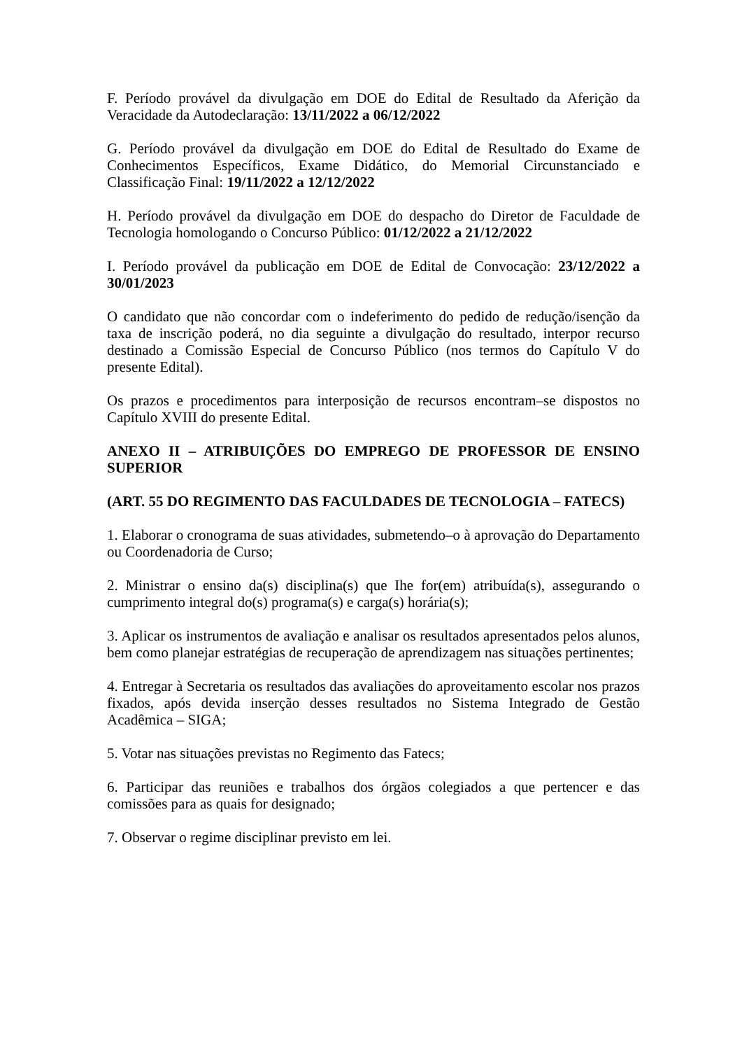F. Período provável da divulgação em DOE do Edital de Resultado da Aferição da Veracidade da Autodeclaração: 13/11/2022 a 06/12/2022
G. Período provável da divulgação em DOE do Edital de Resultado do Exame de Conhecimentos Específicos, Exame Didático, do Memorial Circunstanciado e Classificação Final: 19/11/2022 a 12/12/2022
H. Período provável da divulgação em DOE do despacho do Diretor de Faculdade de Tecnologia homologando o Concurso Público: 01/12/2022 a 21/12/2022
I. Período provável da publicação em DOE de Edital de Convocação: 23/12/2022 a 30/01/2023
O candidato que não concordar com o indeferimento do pedido de redução/isenção da taxa de inscrição poderá, no dia seguinte a divulgação do resultado, interpor recurso destinado a Comissão Especial de Concurso Público (nos termos do Capítulo V do presente Edital).
Os prazos e procedimentos para interposição de recursos encontram–se dispostos no Capítulo XVIII do presente Edital.
ANEXO II – ATRIBUIÇÕES DO EMPREGO DE PROFESSOR DE ENSINO SUPERIOR
(ART. 55 DO REGIMENTO DAS FACULDADES DE TECNOLOGIA – FATECS)
1. Elaborar o cronograma de suas atividades, submetendo–o à aprovação do Departamento ou Coordenadoria de Curso;
2. Ministrar o ensino da(s) disciplina(s) que Ihe for(em) atribuída(s), assegurando o cumprimento integral do(s) programa(s) e carga(s) horária(s);
3. Aplicar os instrumentos de avaliação e analisar os resultados apresentados pelos alunos, bem como planejar estratégias de recuperação de aprendizagem nas situações pertinentes;
4. Entregar à Secretaria os resultados das avaliações do aproveitamento escolar nos prazos fixados, após devida inserção desses resultados no Sistema Integrado de Gestão Acadêmica – SIGA;
5. Votar nas situações previstas no Regimento das Fatecs;
6. Participar das reuniões e trabalhos dos órgãos colegiados a que pertencer e das comissões para as quais for designado;
7. Observar o regime disciplinar previsto em lei.